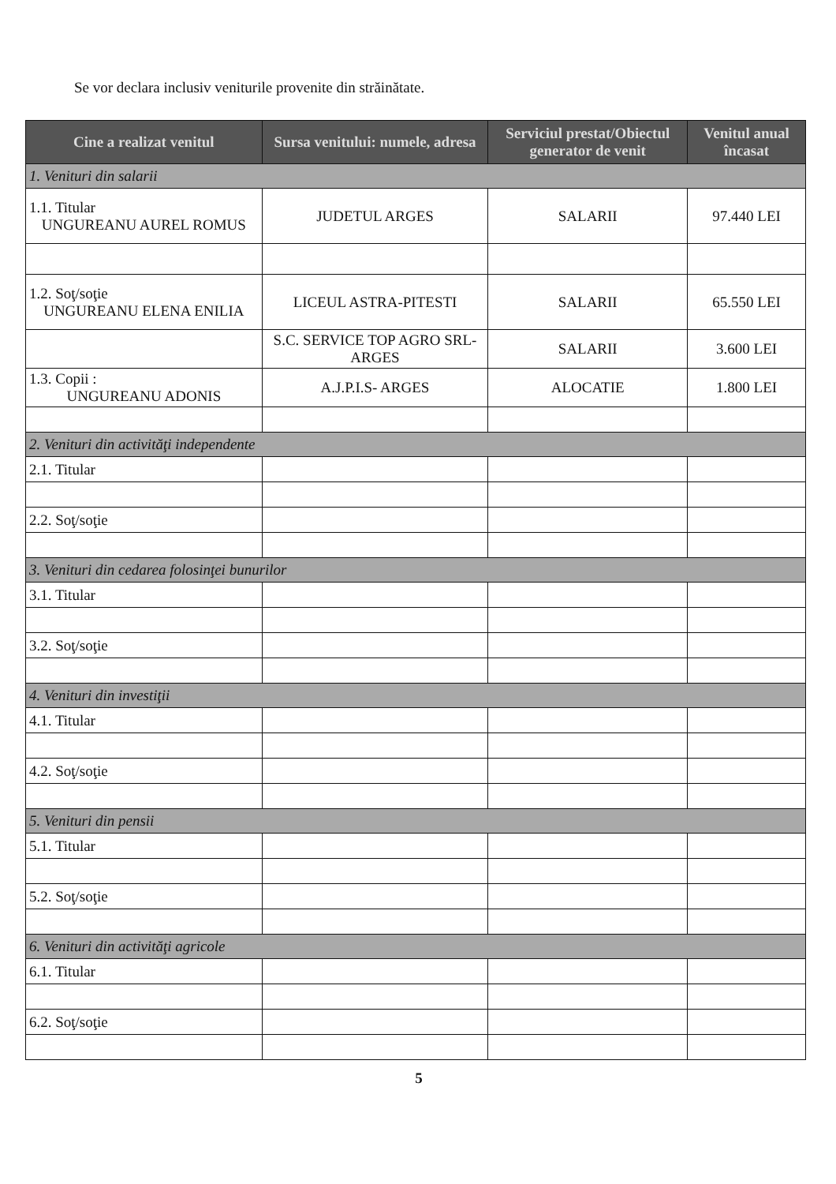Se vor declara inclusiv veniturile provenite din străinătate.
| Cine a realizat venitul | Sursa venitului: numele, adresa | Serviciul prestat/Obiectul generator de venit | Venitul anual încasat |
| --- | --- | --- | --- |
| 1. Venituri din salarii | | | |
| 1.1. Titular UNGUREANU AUREL ROMUS | JUDETUL ARGES | SALARII | 97.440 LEI |
| 1.2. Soţ/soţie UNGUREANU ELENA ENILIA | LICEUL ASTRA-PITESTI | SALARII | 65.550 LEI |
| | S.C. SERVICE TOP AGRO SRL-ARGES | SALARII | 3.600 LEI |
| 1.3. Copii : UNGUREANU ADONIS | A.J.P.I.S- ARGES | ALOCATIE | 1.800 LEI |
| 2. Venituri din activităţi independente | | | |
| 2.1. Titular | | | |
| 2.2. Soţ/soţie | | | |
| 3. Venituri din cedarea folosinţei bunurilor | | | |
| 3.1. Titular | | | |
| 3.2. Soţ/soţie | | | |
| 4. Venituri din investiţii | | | |
| 4.1. Titular | | | |
| 4.2. Soţ/soţie | | | |
| 5. Venituri din pensii | | | |
| 5.1. Titular | | | |
| 5.2. Soţ/soţie | | | |
| 6. Venituri din activităţi agricole | | | |
| 6.1. Titular | | | |
| 6.2. Soţ/soţie | | | |
5